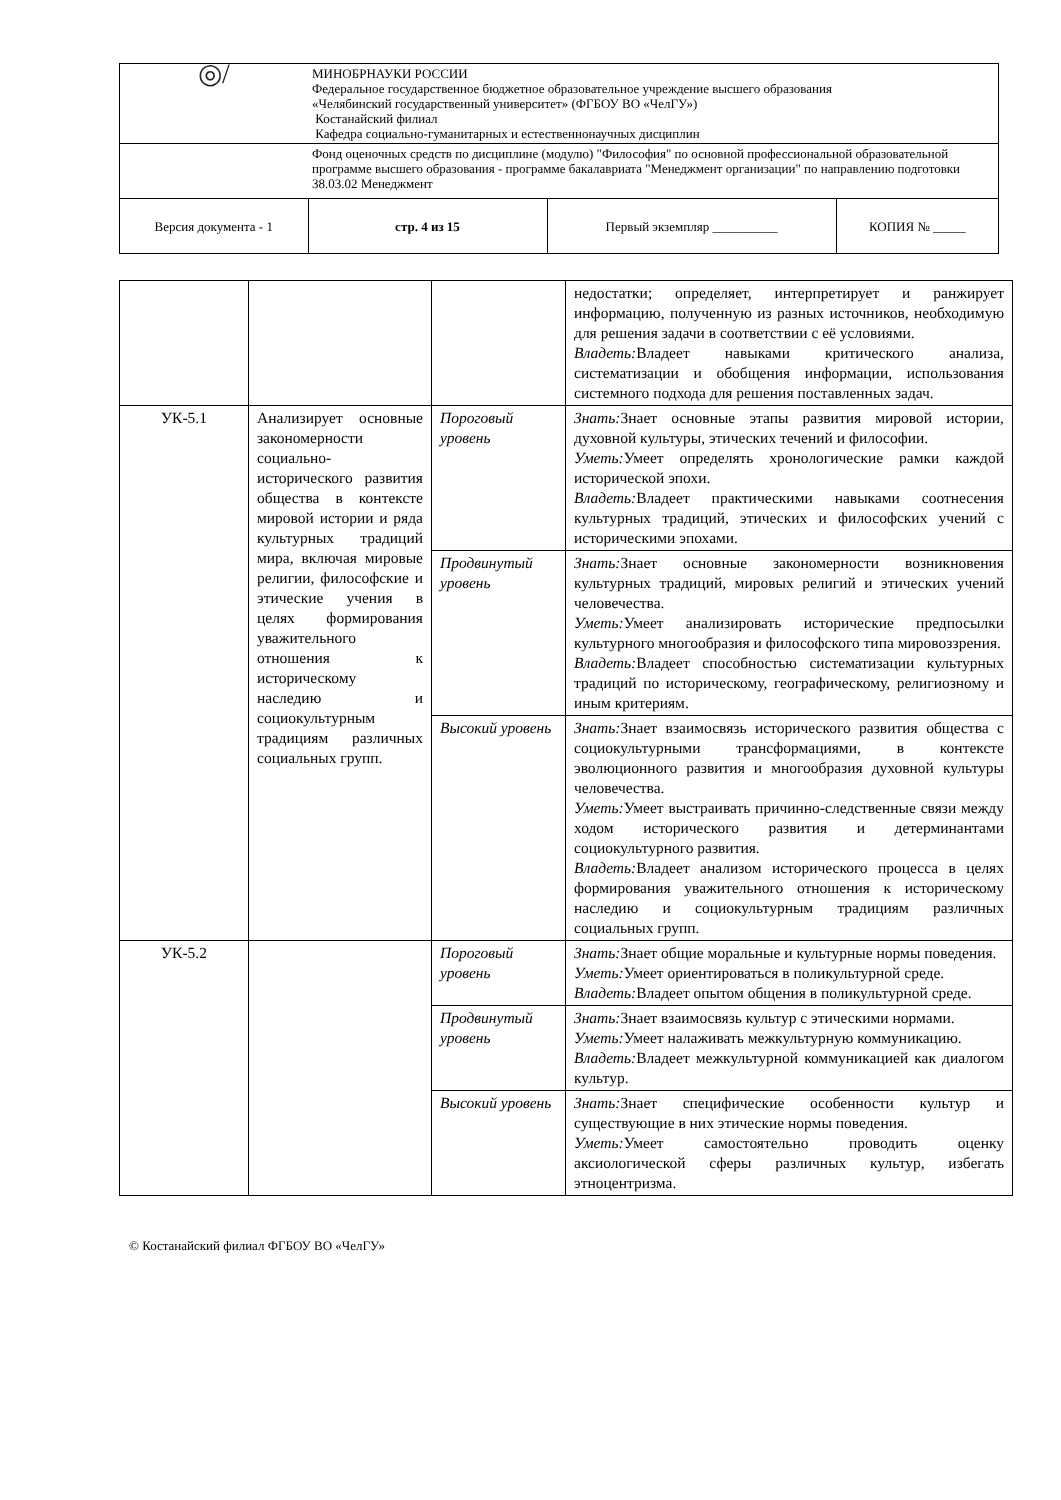| ◎/ | МИНОБРНАУКИ РОССИИ Федеральное государственное бюджетное образовательное учреждение высшего образования «Челябинский государственный университет» (ФГБОУ ВО «ЧелГУ») Костанайский филиал Кафедра социально-гуманитарных и естественнонаучных дисциплин | | |
| | Фонд оценочных средств по дисциплине (модулю) "Философия" по основной профессиональной образовательной программе высшего образования - программе бакалавриата "Менеджмент организации" по направлению подготовки 38.03.02 Менеджмент | | |
| Версия документа - 1 | стр. 4 из 15 | Первый экземпляр __________ | КОПИЯ № _____ |
| | | | недостатки; определяет, интерпретирует и ранжирует информацию, полученную из разных источников, необходимую для решения задачи в соответствии с её условиями. Владеть: Владеет навыками критического анализа, систематизации и обобщения информации, использования системного подхода для решения поставленных задач. |
| УК-5.1 | Анализирует основные закономерности социально-исторического развития общества в контексте мировой истории и ряда культурных традиций мира, включая мировые религии, философские и этические учения в целях формирования уважительного отношения к историческому наследию и социокультурным традициям различных социальных групп. | Пороговый уровень | Знать: Знает основные этапы развития мировой истории, духовной культуры, этических течений и философии. Уметь: Умеет определять хронологические рамки каждой исторической эпохи. Владеть: Владеет практическими навыками соотнесения культурных традиций, этических и философских учений с историческими эпохами. |
| | | Продвинутый уровень | Знать: Знает основные закономерности возникновения культурных традиций, мировых религий и этических учений человечества. Уметь: Умеет анализировать исторические предпосылки культурного многообразия и философского типа мировоззрения. Владеть: Владеет способностью систематизации культурных традиций по историческому, географическому, религиозному и иным критериям. |
| | | Высокий уровень | Знать: Знает взаимосвязь исторического развития общества с социокультурными трансформациями, в контексте эволюционного развития и многообразия духовной культуры человечества. Уметь: Умеет выстраивать причинно-следственные связи между ходом исторического развития и детерминантами социокультурного развития. Владеть: Владеет анализом исторического процесса в целях формирования уважительного отношения к историческому наследию и социокультурным традициям различных социальных групп. |
| УК-5.2 | | Пороговый уровень | Знать: Знает общие моральные и культурные нормы поведения. Уметь: Умеет ориентироваться в поликультурной среде. Владеть: Владеет опытом общения в поликультурной среде. |
| | | Продвинутый уровень | Знать: Знает взаимосвязь культур с этическими нормами. Уметь: Умеет налаживать межкультурную коммуникацию. Владеть: Владеет межкультурной коммуникацией как диалогом культур. |
| | | Высокий уровень | Знать: Знает специфические особенности культур и существующие в них этические нормы поведения. Уметь: Умеет самостоятельно проводить оценку аксиологической сферы различных культур, избегать этноцентризма. |
© Костанайский филиал ФГБОУ ВО «ЧелГУ»